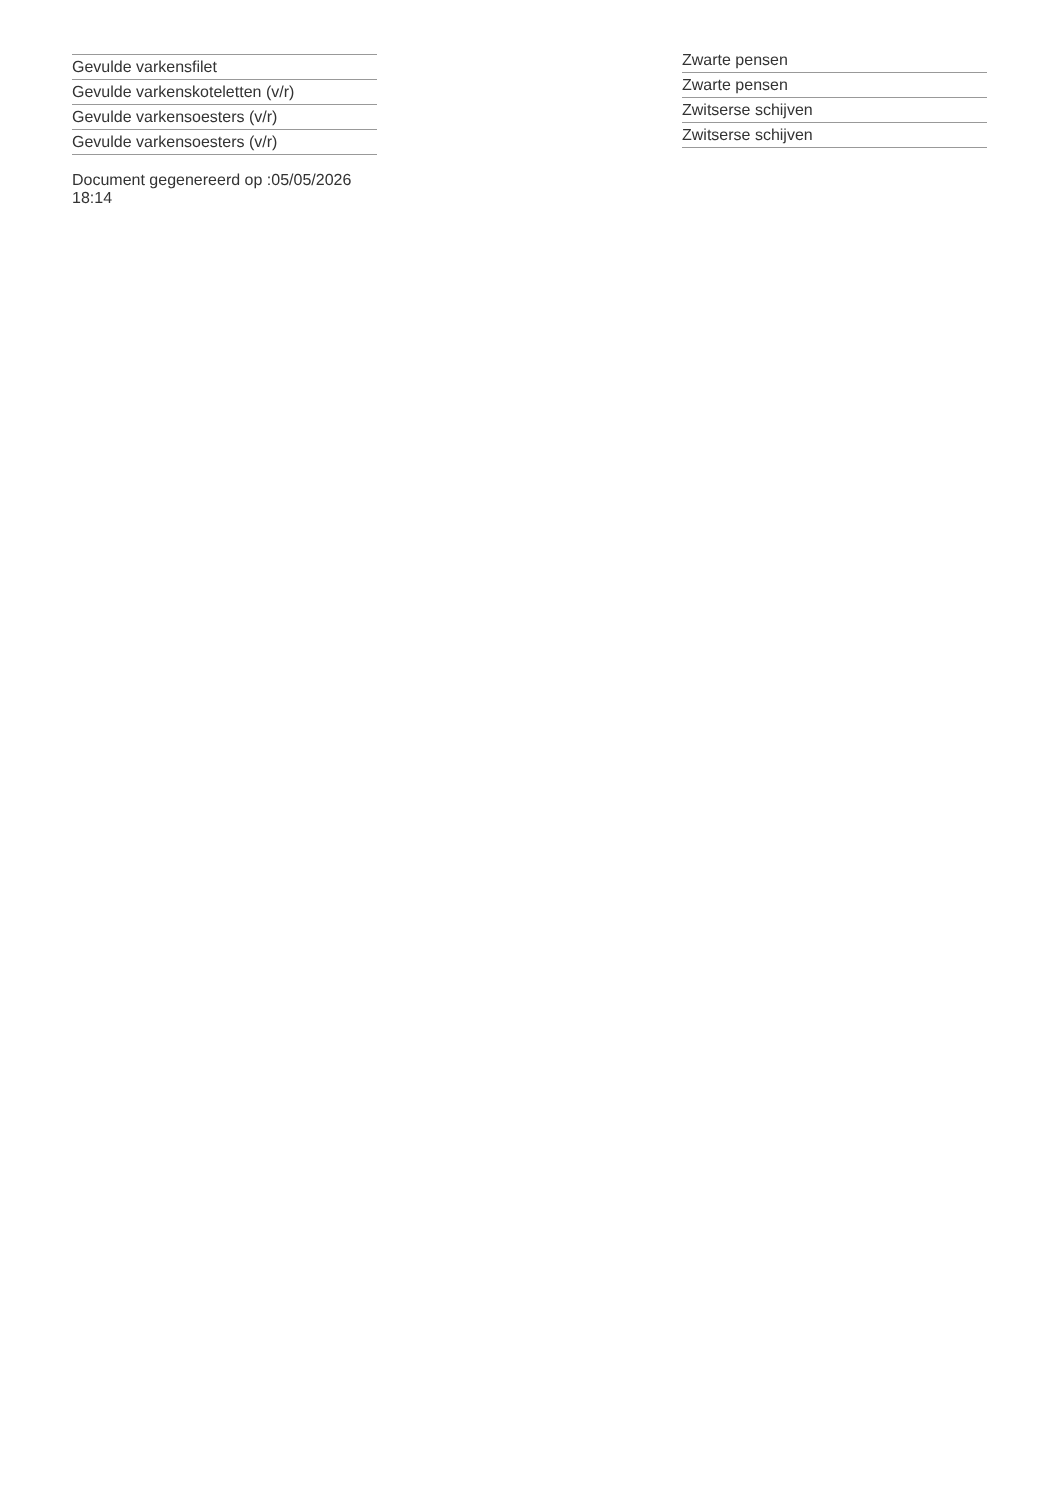| Gevulde varkensfilet |
| Gevulde varkenskoteletten (v/r) |
| Gevulde varkensoesters (v/r) |
| Gevulde varkensoesters (v/r) |
Document gegenereerd op :05/05/2026 18:14
| Zwarte pensen |
| Zwarte pensen |
| Zwitserse schijven |
| Zwitserse schijven |